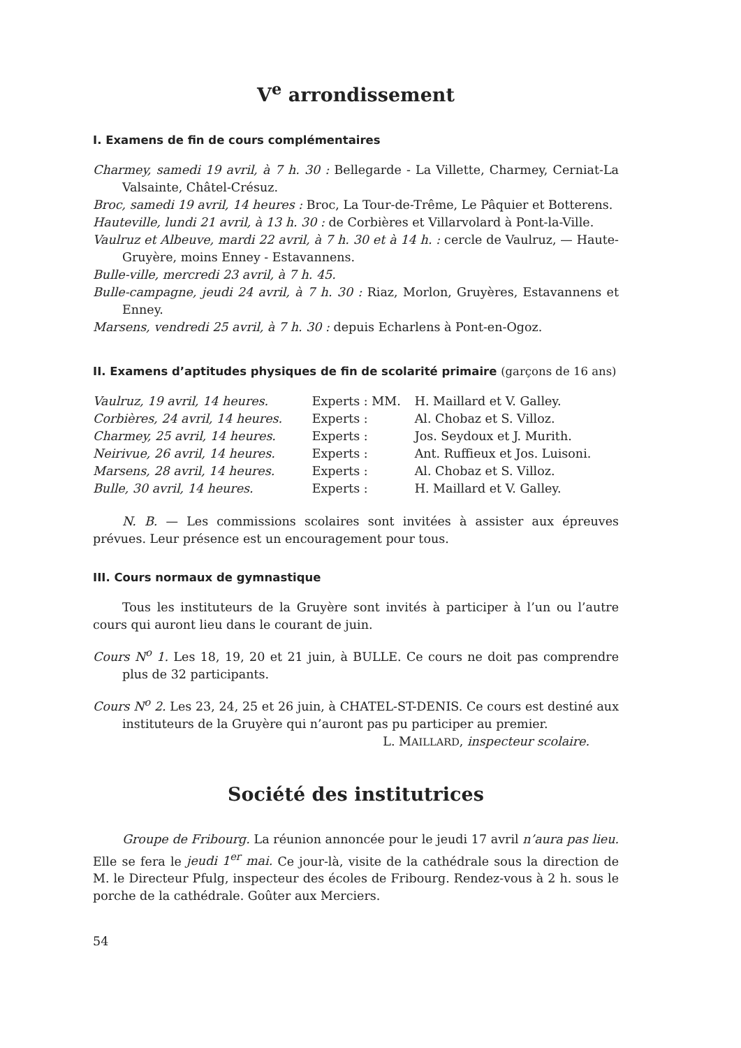V<sup>e</sup> arrondissement
I. Examens de fin de cours complémentaires
Charmey, samedi 19 avril, à 7 h. 30 : Bellegarde - La Villette, Charmey, Cerniat-La Valsainte, Châtel-Crésuz.
Broc, samedi 19 avril, 14 heures : Broc, La Tour-de-Trême, Le Pâquier et Botterens.
Hauteville, lundi 21 avril, à 13 h. 30 : de Corbières et Villarvolard à Pont-la-Ville.
Vaulruz et Albeuve, mardi 22 avril, à 7 h. 30 et à 14 h. : cercle de Vaulruz, — Haute-Gruyère, moins Enney - Estavannens.
Bulle-ville, mercredi 23 avril, à 7 h. 45.
Bulle-campagne, jeudi 24 avril, à 7 h. 30 : Riaz, Morlon, Gruyères, Estavannens et Enney.
Marsens, vendredi 25 avril, à 7 h. 30 : depuis Echarlens à Pont-en-Ogoz.
II. Examens d’aptitudes physiques de fin de scolarité primaire (garçons de 16 ans)
| Vaulruz, 19 avril, 14 heures. | Experts : MM. | H. Maillard et V. Galley. |
| Corbières, 24 avril, 14 heures. | Experts : | Al. Chobaz et S. Villoz. |
| Charmey, 25 avril, 14 heures. | Experts : | Jos. Seydoux et J. Murith. |
| Neirivue, 26 avril, 14 heures. | Experts : | Ant. Ruffieux et Jos. Luisoni. |
| Marsens, 28 avril, 14 heures. | Experts : | Al. Chobaz et S. Villoz. |
| Bulle, 30 avril, 14 heures. | Experts : | H. Maillard et V. Galley. |
N. B. — Les commissions scolaires sont invitées à assister aux épreuves prévues. Leur présence est un encouragement pour tous.
III. Cours normaux de gymnastique
Tous les instituteurs de la Gruyère sont invités à participer à l’un ou l’autre cours qui auront lieu dans le courant de juin.
Cours N<sup>o</sup> 1. Les 18, 19, 20 et 21 juin, à BULLE. Ce cours ne doit pas comprendre plus de 32 participants.
Cours N<sup>o</sup> 2. Les 23, 24, 25 et 26 juin, à CHATEL-ST-DENIS. Ce cours est destiné aux instituteurs de la Gruyère qui n’auront pas pu participer au premier.
L. MAILLARD, inspecteur scolaire.
Société des institutrices
Groupe de Fribourg. La réunion annoncée pour le jeudi 17 avril n’aura pas lieu. Elle se fera le jeudi 1<sup>er</sup> mai. Ce jour-là, visite de la cathédrale sous la direction de M. le Directeur Pfulg, inspecteur des écoles de Fribourg. Rendez-vous à 2 h. sous le porche de la cathédrale. Goûter aux Merciers.
54